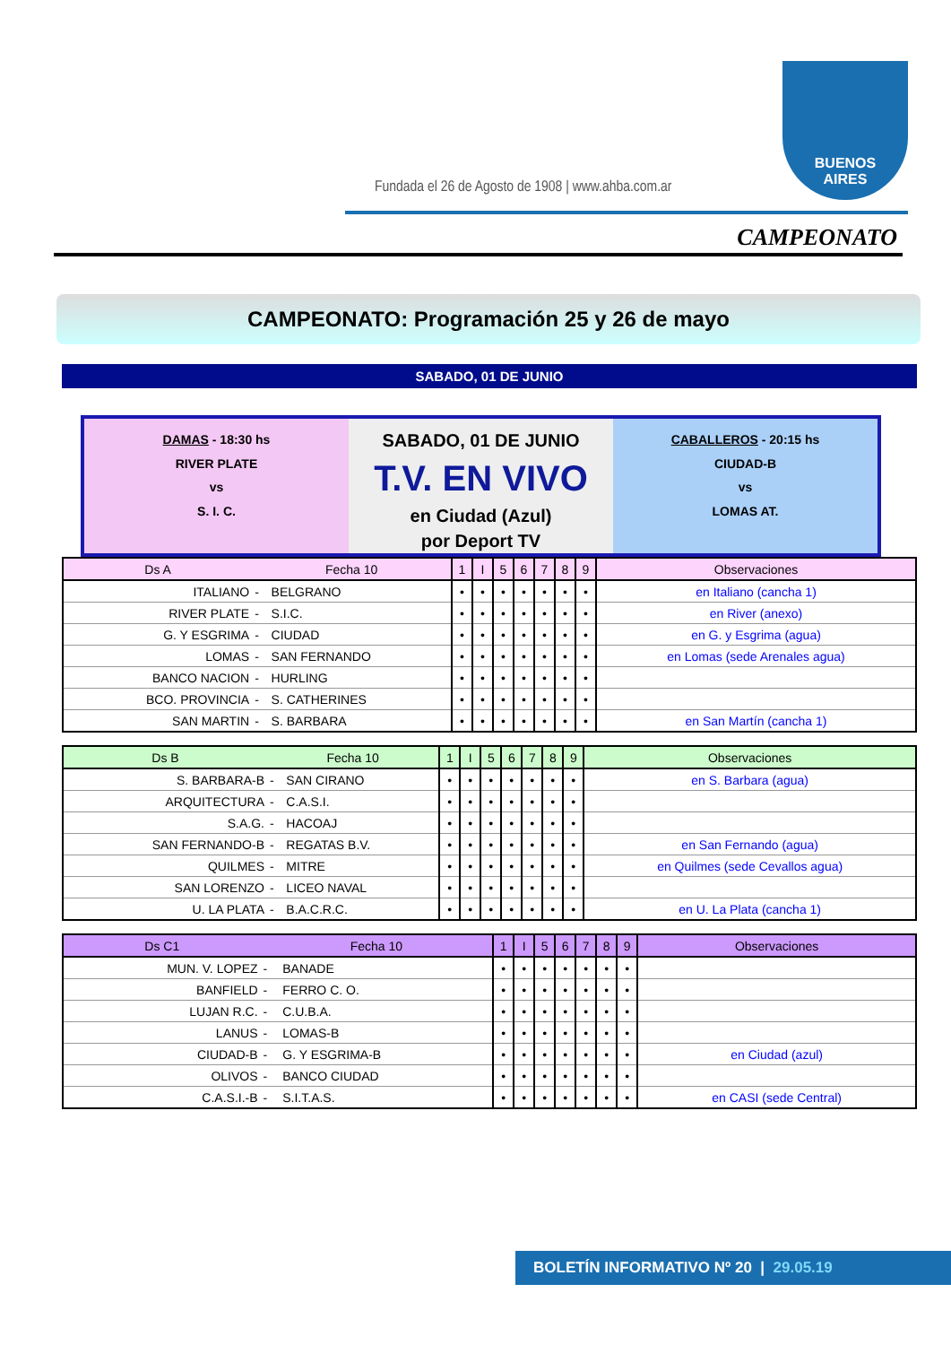Fundada el 26 de Agosto de 1908 | www.ahba.com.ar
BUENOS
AIRES
CAMPEONATO
CAMPEONATO: Programación 25 y 26 de mayo
SABADO, 01 DE JUNIO
DAMAS - 18:30 hs
RIVER PLATE
vs
S. I. C.
SABADO, 01 DE JUNIO
T.V. EN VIVO
en Ciudad (Azul)
por Deport TV
CABALLEROS - 20:15 hs
CIUDAD-B
vs
LOMAS AT.
| Ds A | Fecha 10 | | 1 | I | 5 | 6 | 7 | 8 | 9 | Observaciones |
| --- | --- | --- | --- | --- | --- | --- | --- | --- | --- | --- |
| ITALIANO | - | BELGRANO | • | • | • | • | • | • | • | en Italiano (cancha 1) |
| RIVER PLATE | - | S.I.C. | • | • | • | • | • | • | • | en River (anexo) |
| G. Y ESGRIMA | - | CIUDAD | • | • | • | • | • | • | • | en G. y Esgrima (agua) |
| LOMAS | - | SAN FERNANDO | • | • | • | • | • | • | • | en Lomas (sede Arenales agua) |
| BANCO NACION | - | HURLING | • | • | • | • | • | • | • | |
| BCO. PROVINCIA | - | S. CATHERINES | • | • | • | • | • | • | • | |
| SAN MARTIN | - | S. BARBARA | • | • | • | • | • | • | • | en San Martín (cancha 1) |
| Ds B | Fecha 10 | | 1 | I | 5 | 6 | 7 | 8 | 9 | Observaciones |
| --- | --- | --- | --- | --- | --- | --- | --- | --- | --- | --- |
| S. BARBARA-B | - | SAN CIRANO | • | • | • | • | • | • | • | en S. Barbara (agua) |
| ARQUITECTURA | - | C.A.S.I. | • | • | • | • | • | • | • | |
| S.A.G. | - | HACOAJ | • | • | • | • | • | • | • | |
| SAN FERNANDO-B | - | REGATAS B.V. | • | • | • | • | • | • | • | en San Fernando (agua) |
| QUILMES | - | MITRE | • | • | • | • | • | • | • | en Quilmes (sede Cevallos agua) |
| SAN LORENZO | - | LICEO NAVAL | • | • | • | • | • | • | • | |
| U. LA PLATA | - | B.A.C.R.C. | • | • | • | • | • | • | • | en U. La Plata (cancha 1) |
| Ds C1 | Fecha 10 | | 1 | I | 5 | 6 | 7 | 8 | 9 | Observaciones |
| --- | --- | --- | --- | --- | --- | --- | --- | --- | --- | --- |
| MUN. V. LOPEZ | - | BANADE | • | • | • | • | • | • | • | |
| BANFIELD | - | FERRO C. O. | • | • | • | • | • | • | • | |
| LUJAN R.C. | - | C.U.B.A. | • | • | • | • | • | • | • | |
| LANUS | - | LOMAS-B | • | • | • | • | • | • | • | |
| CIUDAD-B | - | G. Y ESGRIMA-B | • | • | • | • | • | • | • | en Ciudad (azul) |
| OLIVOS | - | BANCO CIUDAD | • | • | • | • | • | • | • | |
| C.A.S.I.-B | - | S.I.T.A.S. | • | • | • | • | • | • | • | en CASI (sede Central) |
BOLETÍN INFORMATIVO Nº 20 | 29.05.19